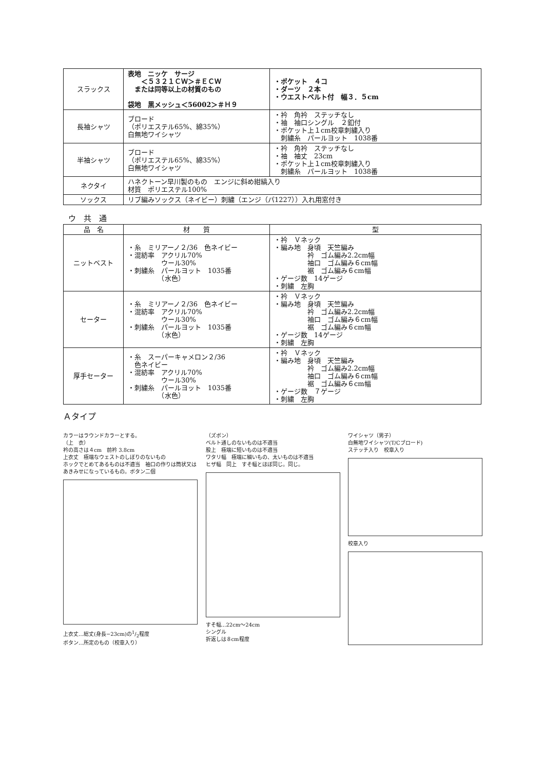| スラックス | 表地 ニッケ サージ ＜５３２１ＣＷ＞＃ＥＣＷ または同等以上の材質のもの 袋地 黒メッシュ＜56002＞＃Ｈ９ | ・ポケット ４コ ・ダーツ ２本 ・ウエストベルト付 幅３．５cm |
| 長袖シャツ | ブロード （ポリエステル65%、綿35%） 白無地ワイシャツ | ・衿 角衿 ステッチなし ・袖 袖口シングル ２釦付 ・ポケット上１cm校章刺繍入り 刺繍糸 パールヨット 1038番 |
| 半袖シャツ | ブロード （ポリエステル65%、綿35%） 白無地ワイシャツ | ・衿 角衿 ステッチなし ・袖 袖丈 23cm ・ポケット上１cm校章刺繍入り 刺繍糸 パールヨット 1038番 |
| ネクタイ | ハネクトーン早川製のもの エンジに斜め紺縞入り 材質 ポリエステル100% | |
| ソックス | リブ編みソックス（ネイビー）刺繍（エンジ（パ1227））入れ用窓付き | |
ウ　共　通
| 品 名 | 材 質 | 型 |
| --- | --- | --- |
| ニットベスト | ・糸 ミリアーノ２/36 色ネイビー ・混紡率 アクリル70% ウール30% ・刺繍糸 パールヨット 1035番 （水色） | ・衿 Ｖネック ・編み地 身頃 天竺編み 衿 ゴム編み2.2cm幅 袖口 ゴム編み６cm幅 裾 ゴム編み６cm幅 ・ゲージ数 14ゲージ ・刺繍 左胸 |
| セーター | ・糸 ミリアーノ２/36 色ネイビー ・混紡率 アクリル70% ウール30% ・刺繍糸 パールヨット 1035番 （水色） | ・衿 Ｖネック ・編み地 身頃 天竺編み 衿 ゴム編み2.2cm幅 袖口 ゴム編み６cm幅 裾 ゴム編み６cm幅 ・ゲージ数 14ゲージ ・刺繍 左胸 |
| 厚手セーター | ・糸 スーパーキャメロン２/36 色ネイビー ・混紡率 アクリル70% ウール30% ・刺繍糸 パールヨット 1035番 （水色） | ・衿 Ｖネック ・編み地 身頃 天竺編み 衿 ゴム編み2.2cm幅 袖口 ゴム編み６cm幅 裾 ゴム編み６cm幅 ・ゲージ数 ７ゲージ ・刺繍 左胸 |
Ａタイプ
カラーはラウンドカラーとする。
（上　衣）
衿の高さは４cm　前衿 3.8cm
上衣丈　極端なウェストのしぼりのないもの
ホックでとめてあるものは不適当　袖口の作りは筒状又はあきみせになっているもの。ボタン二個
上衣丈…総丈(身長−23cm)の1/2程度
ボタン…所定のもの（校章入り）
（ズボン）
ベルト通しのないものは不適当
股上　極端に短いものは不適当
ワタリ幅　極端に細いもの、太いものは不適当
ヒザ幅　同上　すそ幅とほぼ同じ。同じ。
すそ幅…22cm〜24cm
シングル
折返しは８cm程度
ワイシャツ（男子）
白無地ワイシャツ(T/Cブロード)
ステッチ入り　校章入り
校章入り